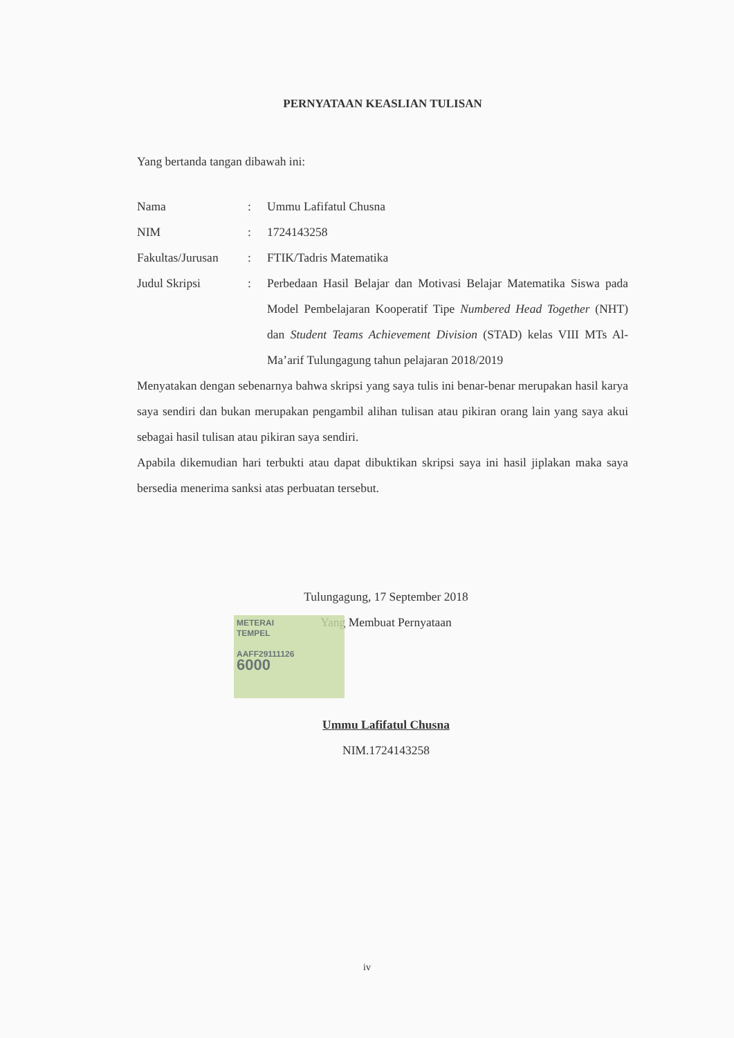PERNYATAAN KEASLIAN TULISAN
Yang bertanda tangan dibawah ini:
| Nama | : | Ummu Lafifatul Chusna |
| NIM | : | 1724143258 |
| Fakultas/Jurusan | : | FTIK/Tadris Matematika |
| Judul Skripsi | : | Perbedaan Hasil Belajar dan Motivasi Belajar Matematika Siswa pada Model Pembelajaran Kooperatif Tipe Numbered Head Together (NHT) dan Student Teams Achievement Division (STAD) kelas VIII MTs Al-Ma’arif Tulungagung tahun pelajaran 2018/2019 |
Menyatakan dengan sebenarnya bahwa skripsi yang saya tulis ini benar-benar merupakan hasil karya saya sendiri dan bukan merupakan pengambil alihan tulisan atau pikiran orang lain yang saya akui sebagai hasil tulisan atau pikiran saya sendiri.
Apabila dikemudian hari terbukti atau dapat dibuktikan skripsi saya ini hasil jiplakan maka saya bersedia menerima sanksi atas perbuatan tersebut.
METERAI
TEMPEL
AAFF29111126
6000
Tulungagung, 17 September 2018
Yang Membuat Pernyataan
Ummu Lafifatul Chusna
NIM.1724143258
iv